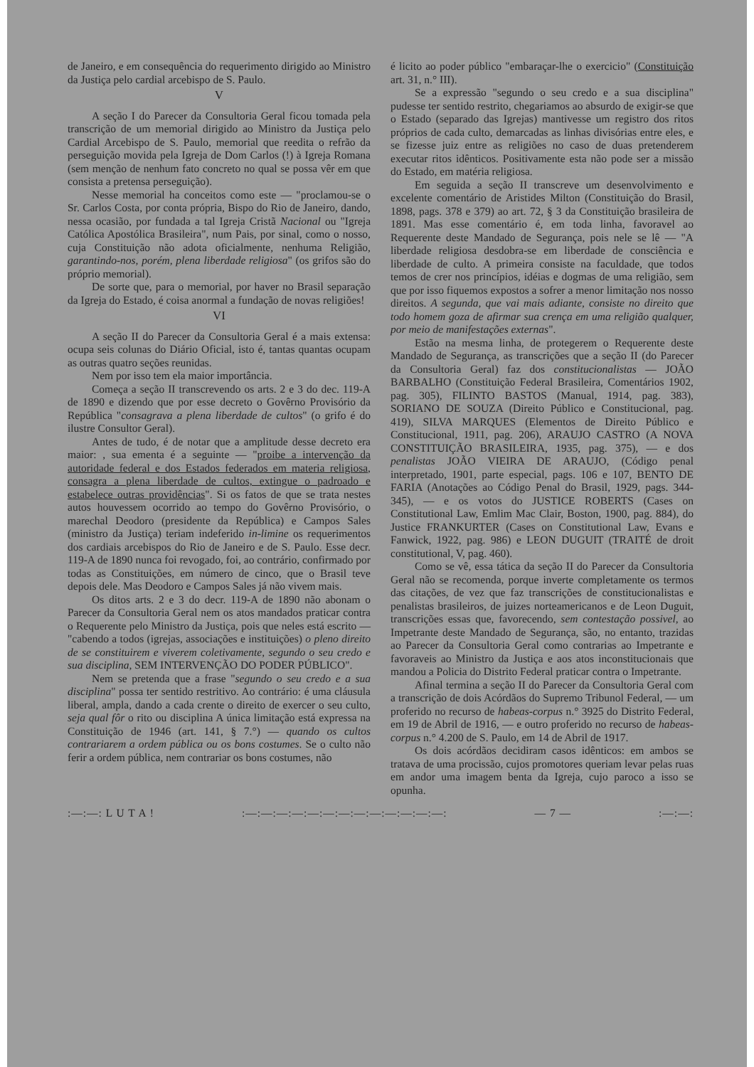de Janeiro, e em consequência do requerimento dirigido ao Ministro da Justiça pelo cardial arcebispo de S. Paulo.
V
A seção I do Parecer da Consultoria Geral ficou tomada pela transcrição de um memorial dirigido ao Ministro da Justiça pelo Cardial Arcebispo de S. Paulo, memorial que reedita o refrão da perseguição movida pela Igreja de Dom Carlos (!) à Igreja Romana (sem menção de nenhum fato concreto no qual se possa vêr em que consista a pretensa perseguição).
Nesse memorial ha conceitos como este — "proclamou-se o Sr. Carlos Costa, por conta própria, Bispo do Rio de Janeiro, dando, nessa ocasião, por fundada a tal Igreja Cristã Nacional ou "Igreja Católica Apostólica Brasileira", num Pais, por sinal, como o nosso, cuja Constituição não adota oficialmente, nenhuma Religião, garantindo-nos, porém, plena liberdade religiosa" (os grifos são do próprio memorial).
De sorte que, para o memorial, por haver no Brasil separação da Igreja do Estado, é coisa anormal a fundação de novas religiões!
VI
A seção II do Parecer da Consultoria Geral é a mais extensa: ocupa seis colunas do Diário Oficial, isto é, tantas quantas ocupam as outras quatro seções reunidas.
Nem por isso tem ela maior importância.
Começa a seção II transcrevendo os arts. 2 e 3 do dec. 119-A de 1890 e dizendo que por esse decreto o Govêrno Provisório da República "consagrava a plena liberdade de cultos" (o grifo é do ilustre Consultor Geral).
Antes de tudo, é de notar que a amplitude desse decreto era maior: , sua ementa é a seguinte — "proibe a intervenção da autoridade federal e dos Estados federados em materia religiosa, consagra a plena liberdade de cultos, extingue o padroado e estabelece outras providências". Si os fatos de que se trata nestes autos houvessem ocorrido ao tempo do Govêrno Provisório, o marechal Deodoro (presidente da República) e Campos Sales (ministro da Justiça) teriam indeferido in-limine os requerimentos dos cardiais arcebispos do Rio de Janeiro e de S. Paulo. Esse decr. 119-A de 1890 nunca foi revogado, foi, ao contrário, confirmado por todas as Constituições, em número de cinco, que o Brasil teve depois dele. Mas Deodoro e Campos Sales já não vivem mais.
Os ditos arts. 2 e 3 do decr. 119-A de 1890 não abonam o Parecer da Consultoria Geral nem os atos mandados praticar contra o Requerente pelo Ministro da Justiça, pois que neles está escrito — "cabendo a todos (igrejas, associações e instituições) o pleno direito de se constituirem e viverem coletivamente, segundo o seu credo e sua disciplina, SEM INTERVENÇÃO DO PODER PÚBLICO".
Nem se pretenda que a frase "segundo o seu credo e a sua disciplina" possa ter sentido restritivo. Ao contrário: é uma cláusula liberal, ampla, dando a cada crente o direito de exercer o seu culto, seja qual fôr o rito ou disciplina A única limitação está expressa na Constituição de 1946 (art. 141, § 7.°) — quando os cultos contrariarem a ordem pública ou os bons costumes. Se o culto não ferir a ordem pública, nem contrariar os bons costumes, não
é licito ao poder público "embaraçar-lhe o exercicio" (Constituição art. 31, n.° III).
Se a expressão "segundo o seu credo e a sua disciplina" pudesse ter sentido restrito, chegariamos ao absurdo de exigir-se que o Estado (separado das Igrejas) mantivesse um registro dos ritos próprios de cada culto, demarcadas as linhas divisórias entre eles, e se fizesse juiz entre as religiões no caso de duas pretenderem executar ritos idênticos. Positivamente esta não pode ser a missão do Estado, em matéria religiosa.
Em seguida a seção II transcreve um desenvolvimento e excelente comentário de Aristides Milton (Constituição do Brasil, 1898, pags. 378 e 379) ao art. 72, § 3 da Constituição brasileira de 1891. Mas esse comentário é, em toda linha, favoravel ao Requerente deste Mandado de Segurança, pois nele se lê — "A liberdade religiosa desdobra-se em liberdade de consciência e liberdade de culto. A primeira consiste na faculdade, que todos temos de crer nos princípios, idéias e dogmas de uma religião, sem que por isso fiquemos expostos a sofrer a menor limitação nos nosso direitos. A segunda, que vai mais adiante, consiste no direito que todo homem goza de afirmar sua crença em uma religião qualquer, por meio de manifestações externas".
Estão na mesma linha, de protegerem o Requerente deste Mandado de Segurança, as transcrições que a seção II (do Parecer da Consultoria Geral) faz dos constitucionalistas — JOÃO BARBALHO (Constituição Federal Brasileira, Comentários 1902, pag. 305), FILINTO BASTOS (Manual, 1914, pag. 383), SORIANO DE SOUZA (Direito Público e Constitucional, pag. 419), SILVA MARQUES (Elementos de Direito Público e Constitucional, 1911, pag. 206), ARAUJO CASTRO (A NOVA CONSTITUIÇÃO BRASILEIRA, 1935, pag. 375), — e dos penalistas JOÃO VIEIRA DE ARAUJO, (Código penal interpretado, 1901, parte especial, pags. 106 e 107, BENTO DE FARIA (Anotações ao Código Penal do Brasil, 1929, pags. 344-345), — e os votos do JUSTICE ROBERTS (Cases on Constitutional Law, Emlim Mac Clair, Boston, 1900, pag. 884), do Justice FRANKURTER (Cases on Constitutional Law, Evans e Fanwick, 1922, pag. 986) e LEON DUGUIT (TRAITÉ de droit constitutional, V, pag. 460).
Como se vê, essa tática da seção II do Parecer da Consultoria Geral não se recomenda, porque inverte completamente os termos das citações, de vez que faz transcrições de constitucionalistas e penalistas brasileiros, de juizes norteamericanos e de Leon Duguit, transcrições essas que, favorecendo, sem contestação possivel, ao Impetrante deste Mandado de Segurança, são, no entanto, trazidas ao Parecer da Consultoria Geral como contrarias ao Impetrante e favoraveis ao Ministro da Justiça e aos atos inconstitucionais que mandou a Policia do Distrito Federal praticar contra o Impetrante.
Afinal termina a seção II do Parecer da Consultoria Geral com a transcrição de dois Acórdãos do Supremo Tribunol Federal, — um proferido no recurso de habeas-corpus n.° 3925 do Distrito Federal, em 19 de Abril de 1916, — e outro proferido no recurso de habeas-corpus n.° 4.200 de S. Paulo, em 14 de Abril de 1917.
Os dois acórdãos decidiram casos idênticos: em ambos se tratava de uma procissão, cujos promotores queriam levar pelas ruas em andor uma imagem benta da Igreja, cujo paroco a isso se opunha.
:—:—: L U T A ! :—:—:—:—:—:—:—:—:—:—:—:—:—: — 7 — :—:—: